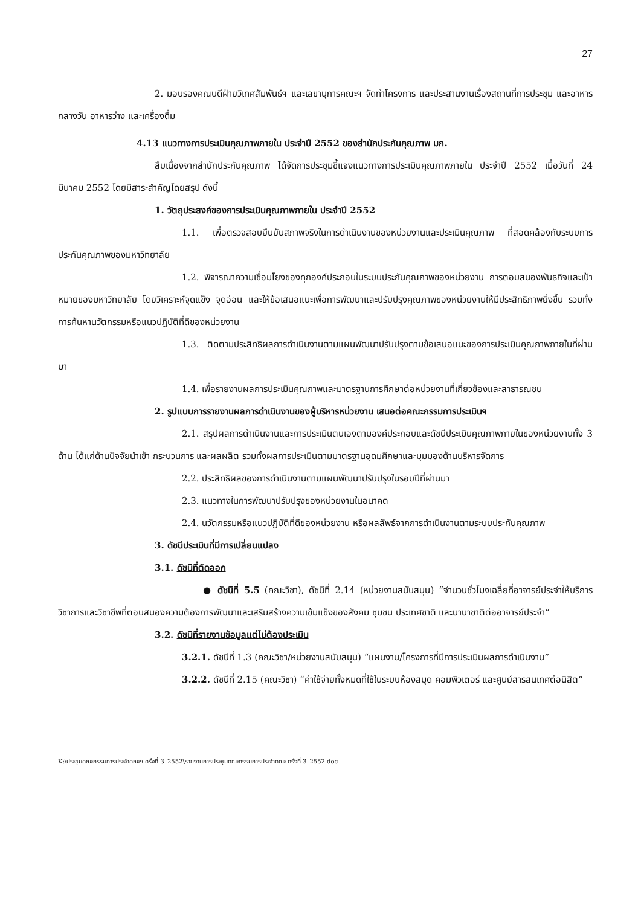27
2. มอบรองคณบดีฝ่ายวิเทศสัมพันธ์ฯ และเลขานุการคณะฯ จัดทำโครงการ และประสานงานเรื่องสถานที่การประชุม และอาหารกลางวัน อาหารว่าง และเครื่องดื่ม
4.13 แนวทางการประเมินคุณภาพภายใน ประจำปี 2552 ของสำนักประกันคุณภาพ มก.
สืบเนื่องจากสำนักประกันคุณภาพ ได้จัดการประชุมชี้แจงแนวทางการประเมินคุณภาพภายใน ประจำปี 2552 เมื่อวันที่ 24 มีนาคม 2552 โดยมีสาระสำคัญโดยสรุป ดังนี้
1. วัตถุประสงค์ของการประเมินคุณภาพภายใน ประจำปี 2552
1.1. เพื่อตรวจสอบยืนยันสภาพจริงในการดำเนินงานของหน่วยงานและประเมินคุณภาพ ที่สอดคล้องกับระบบการประกันคุณภาพของมหาวิทยาลัย
1.2. พิจารณาความเชื่อมโยงของทุกองค์ประกอบในระบบประกันคุณภาพของหน่วยงาน การตอบสนองพันธกิจและเป้าหมายของมหาวิทยาลัย โดยวิเคราะห์จุดแข็ง จุดอ่อน และให้ข้อเสนอแนะเพื่อการพัฒนาและปรับปรุงคุณภาพของหน่วยงานให้มีประสิทธิภาพยิ่งขึ้น รวมทั้งการค้นหานวัตกรรมหรือแนวปฏิบัติที่ดีของหน่วยงาน
1.3. ติดตามประสิทธิผลการดำเนินงานตามแผนพัฒนาปรับปรุงตามข้อเสนอแนะของการประเมินคุณภาพภายในที่ผ่านมา
1.4. เพื่อรายงานผลการประเมินคุณภาพและมาตรฐานการศึกษาต่อหน่วยงานที่เกี่ยวข้องและสาธารณชน
2. รูปแบบการรายงานผลการดำเนินงานของผู้บริหารหน่วยงาน เสนอต่อคณะกรรมการประเมินฯ
2.1. สรุปผลการดำเนินงานและการประเมินตนเองตามองค์ประกอบและดัชนีประเมินคุณภาพภายในของหน่วยงานทั้ง 3 ด้าน ได้แก่ด้านปัจจัยนำเข้า กระบวนการ และผลผลิต รวมทั้งผลการประเมินตามมาตรฐานอุดมศึกษาและมุมมองด้านบริหารจัดการ
2.2. ประสิทธิผลของการดำเนินงานตามแผนพัฒนาปรับปรุงในรอบปีที่ผ่านมา
2.3. แนวทางในการพัฒนาปรับปรุงของหน่วยงานในอนาคต
2.4. นวัตกรรมหรือแนวปฏิบัติที่ดีของหน่วยงาน หรือผลลัพธ์จากการดำเนินงานตามระบบประกันคุณภาพ
3. ดัชนีประเมินที่มีการเปลี่ยนแปลง
3.1. ดัชนีที่ตัดออก
● ดัชนีที่ 5.5 (คณะวิชา), ดัชนีที่ 2.14 (หน่วยงานสนับสนุน) “จำนวนชั่วโมงเฉลี่ยที่อาจารย์ประจำให้บริการวิชาการและวิชาชีพที่ตอบสนองความต้องการพัฒนาและเสริมสร้างความเข้มแข็งของสังคม ชุมชน ประเทศชาติ และนานาชาติต่ออาจารย์ประจำ”
3.2. ดัชนีที่รายงานข้อมูลแต่ไม่ต้องประเมิน
3.2.1. ดัชนีที่ 1.3 (คณะวิชา/หน่วยงานสนับสนุน) “แผนงาน/โครงการที่มีการประเมินผลการดำเนินงาน”
3.2.2. ดัชนีที่ 2.15 (คณะวิชา) “ค่าใช้จ่ายทั้งหมดที่ใช้ในระบบห้องสมุด คอมพิวเตอร์ และศูนย์สารสนเทศต่อนิสิต”
K:\ประชุมคณะกรรมการประจำคณะฯ ครั้งที่ 3_2552\รายงานการประชุมคณะกรรมการประจำคณะ ครั้งที่ 3_2552.doc